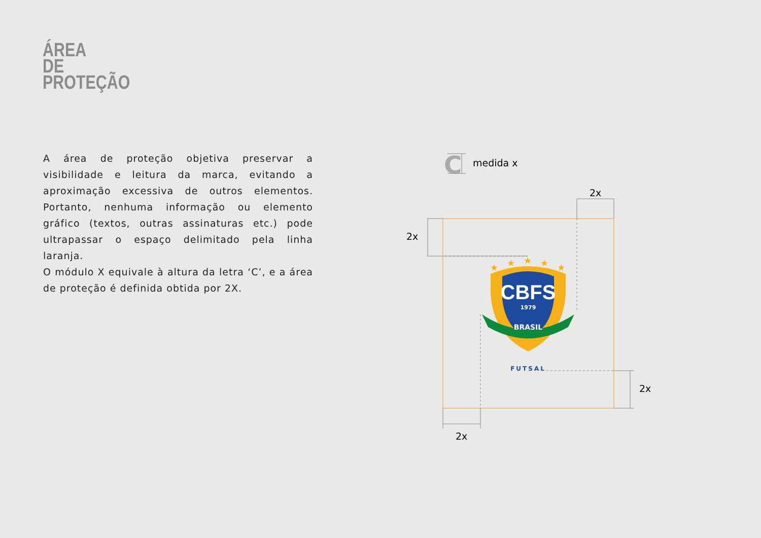ÁREA
DE
PROTEÇÃO
A área de proteção objetiva preservar a visibilidade e leitura da marca, evitando a aproximação excessiva de outros elementos. Portanto, nenhuma informação ou elemento gráfico (textos, outras assinaturas etc.) pode ultrapassar o espaço delimitado pela linha laranja.
O módulo X equivale à altura da letra ‘C’, e a área de proteção é definida obtida por 2X.
C
medida x
2x
2x
2x
2x
CBFS
1979
BRASIL
FUTSAL
★
★
★
★
★